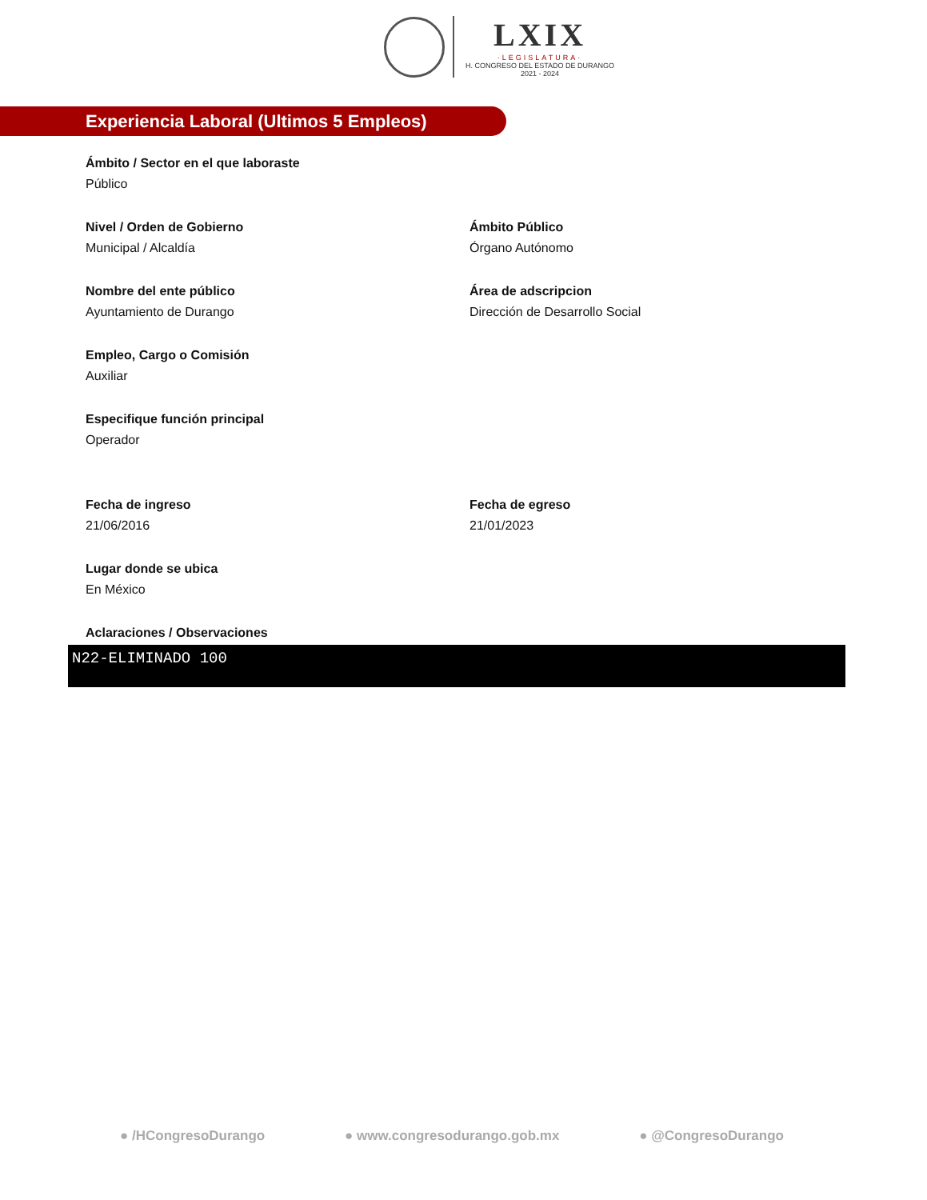LXIX
·LEGISLATURA·
H. CONGRESO DEL ESTADO DE DURANGO
2021 - 2024
Experiencia Laboral (Ultimos 5 Empleos)
Ámbito / Sector en el que laboraste
Público
Nivel / Orden de Gobierno
Municipal / Alcaldía
Ámbito Público
Órgano Autónomo
Nombre del ente público
Ayuntamiento de Durango
Área de adscripcion
Dirección de Desarrollo Social
Empleo, Cargo o Comisión
Auxiliar
Especifique función principal
Operador
Fecha de ingreso
21/06/2016
Fecha de egreso
21/01/2023
Lugar donde se ubica
En México
Aclaraciones / Observaciones
N22-ELIMINADO 100
● /HCongresoDurango ● www.congresodurango.gob.mx ● @CongresoDurango